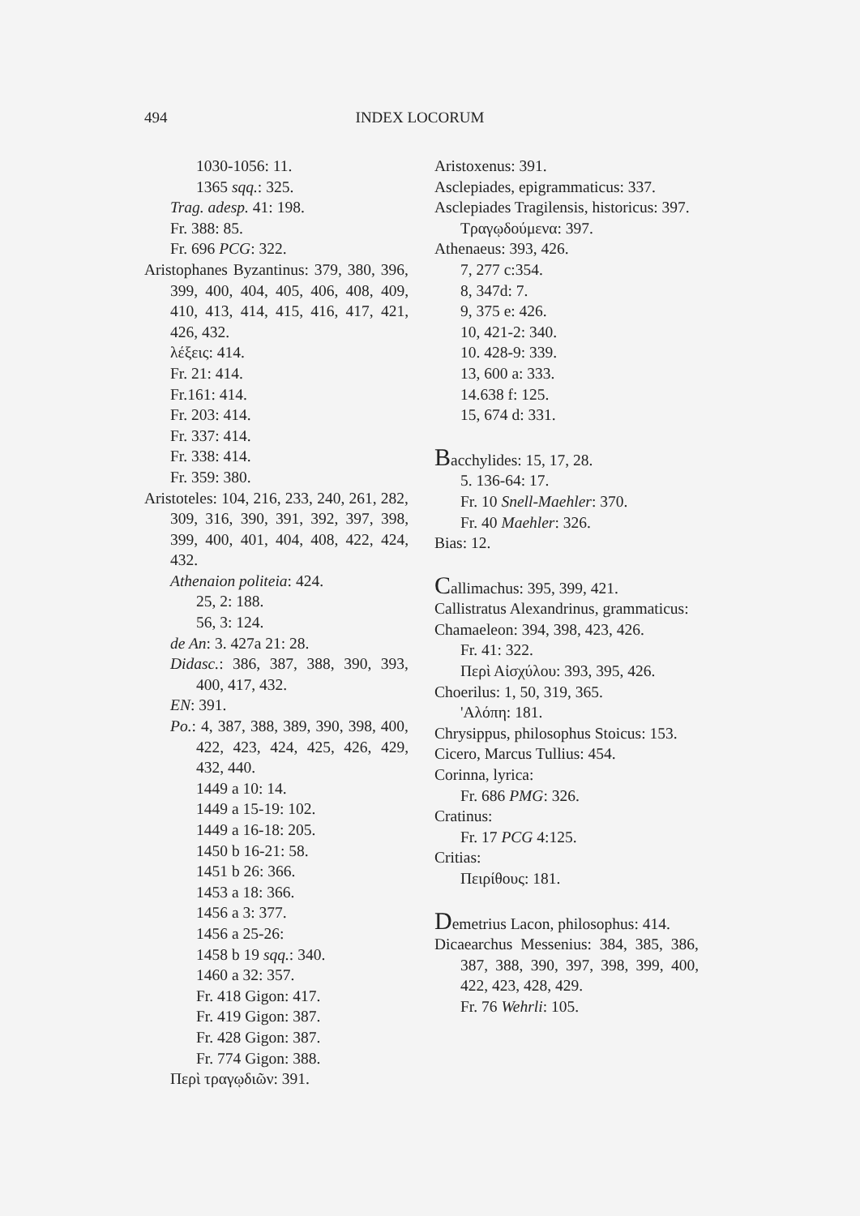494 INDEX LOCORUM
1030-1056: 11.
1365 sqq.: 325.
Trag. adesp. 41: 198.
Fr. 388: 85.
Fr. 696 PCG: 322.
Aristophanes Byzantinus: 379, 380, 396, 399, 400, 404, 405, 406, 408, 409, 410, 413, 414, 415, 416, 417, 421, 426, 432.
λέξεις: 414.
Fr. 21: 414.
Fr.161: 414.
Fr. 203: 414.
Fr. 337: 414.
Fr. 338: 414.
Fr. 359: 380.
Aristoteles: 104, 216, 233, 240, 261, 282, 309, 316, 390, 391, 392, 397, 398, 399, 400, 401, 404, 408, 422, 424, 432.
Athenaion politeia: 424.
25, 2: 188.
56, 3: 124.
de An: 3. 427a 21: 28.
Didasc.: 386, 387, 388, 390, 393, 400, 417, 432.
EN: 391.
Po.: 4, 387, 388, 389, 390, 398, 400, 422, 423, 424, 425, 426, 429, 432, 440.
1449 a 10: 14.
1449 a 15-19: 102.
1449 a 16-18: 205.
1450 b 16-21: 58.
1451 b 26: 366.
1453 a 18: 366.
1456 a 3: 377.
1456 a 25-26:
1458 b 19 sqq.: 340.
1460 a 32: 357.
Fr. 418 Gigon: 417.
Fr. 419 Gigon: 387.
Fr. 428 Gigon: 387.
Fr. 774 Gigon: 388.
Περὶ τραγῳδιῶν: 391.
Aristoxenus: 391.
Asclepiades, epigrammaticus: 337.
Asclepiades Tragilensis, historicus: 397.
Τραγῳδούμενα: 397.
Athenaeus: 393, 426.
7, 277 c:354.
8, 347d: 7.
9, 375 e: 426.
10, 421-2: 340.
10. 428-9: 339.
13, 600 a: 333.
14.638 f: 125.
15, 674 d: 331.
Bacchylides: 15, 17, 28.
5. 136-64: 17.
Fr. 10 Snell-Maehler: 370.
Fr. 40 Maehler: 326.
Bias: 12.
Callimachus: 395, 399, 421.
Callistratus Alexandrinus, grammaticus:
Chamaeleon: 394, 398, 423, 426.
Fr. 41: 322.
Περὶ Αἰσχύλου: 393, 395, 426.
Choerilus: 1, 50, 319, 365.
'Αλόπη: 181.
Chrysippus, philosophus Stoicus: 153.
Cicero, Marcus Tullius: 454.
Corinna, lyrica:
Fr. 686 PMG: 326.
Cratinus:
Fr. 17 PCG 4:125.
Critias:
Πειρίθους: 181.
Demetrius Lacon, philosophus: 414.
Dicaearchus Messenius: 384, 385, 386, 387, 388, 390, 397, 398, 399, 400, 422, 423, 428, 429.
Fr. 76 Wehrli: 105.